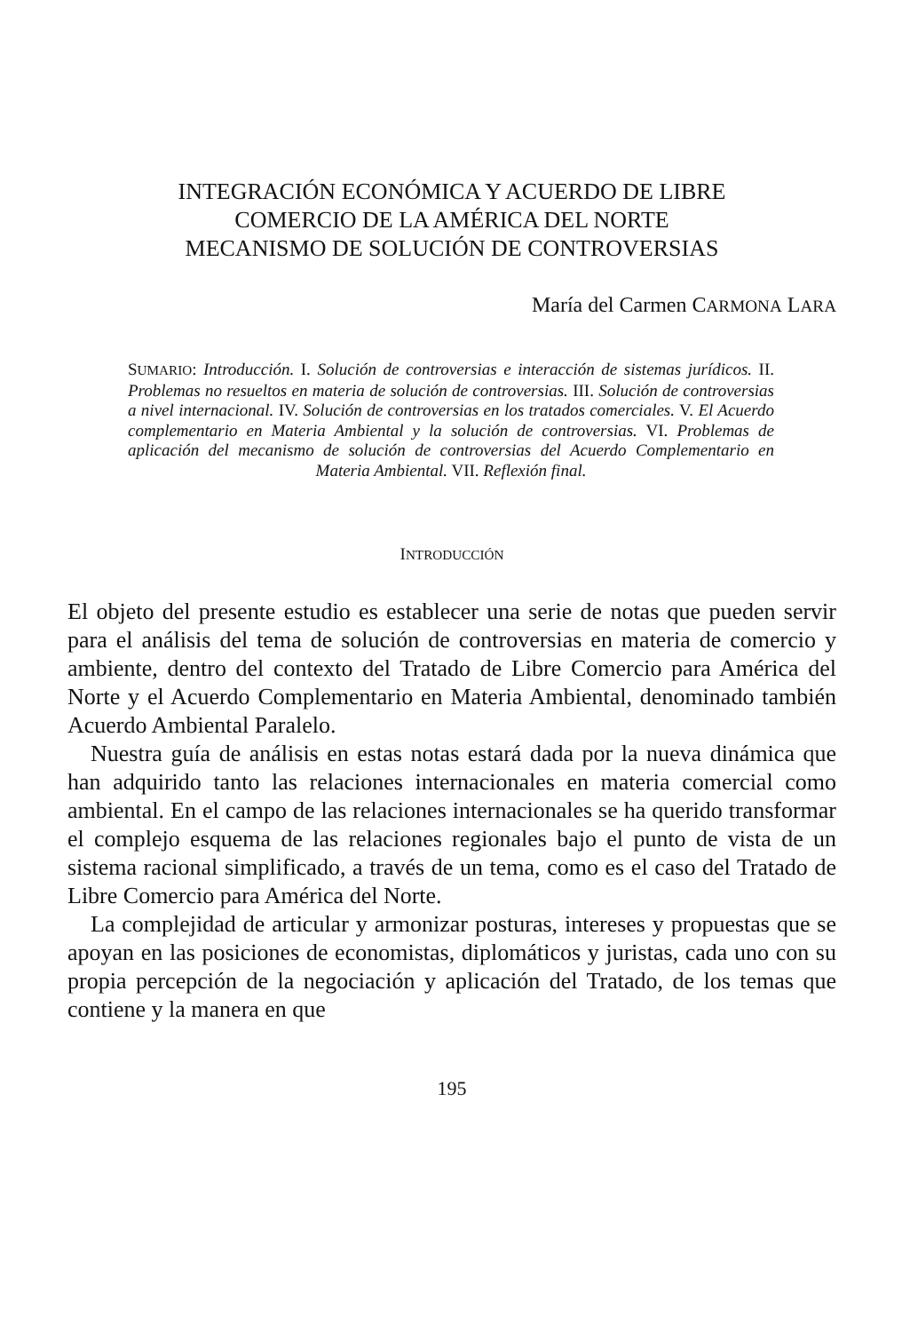INTEGRACIÓN ECONÓMICA Y ACUERDO DE LIBRE
COMERCIO DE LA AMÉRICA DEL NORTE
MECANISMO DE SOLUCIÓN DE CONTROVERSIAS
María del Carmen CARMONA LARA
SUMARIO: Introducción. I. Solución de controversias e interacción de sistemas jurídicos. II. Problemas no resueltos en materia de solución de controversias. III. Solución de controversias a nivel internacional. IV. Solución de controversias en los tratados comerciales. V. El Acuerdo complementario en Materia Ambiental y la solución de controversias. VI. Problemas de aplicación del mecanismo de solución de controversias del Acuerdo Complementario en Materia Ambiental. VII. Reflexión final.
INTRODUCCIÓN
El objeto del presente estudio es establecer una serie de notas que pueden servir para el análisis del tema de solución de controversias en materia de comercio y ambiente, dentro del contexto del Tratado de Libre Comercio para América del Norte y el Acuerdo Complementario en Materia Ambiental, denominado también Acuerdo Ambiental Paralelo.
Nuestra guía de análisis en estas notas estará dada por la nueva dinámica que han adquirido tanto las relaciones internacionales en materia comercial como ambiental. En el campo de las relaciones internacionales se ha querido transformar el complejo esquema de las relaciones regionales bajo el punto de vista de un sistema racional simplificado, a través de un tema, como es el caso del Tratado de Libre Comercio para América del Norte.
La complejidad de articular y armonizar posturas, intereses y propuestas que se apoyan en las posiciones de economistas, diplomáticos y juristas, cada uno con su propia percepción de la negociación y aplicación del Tratado, de los temas que contiene y la manera en que
195